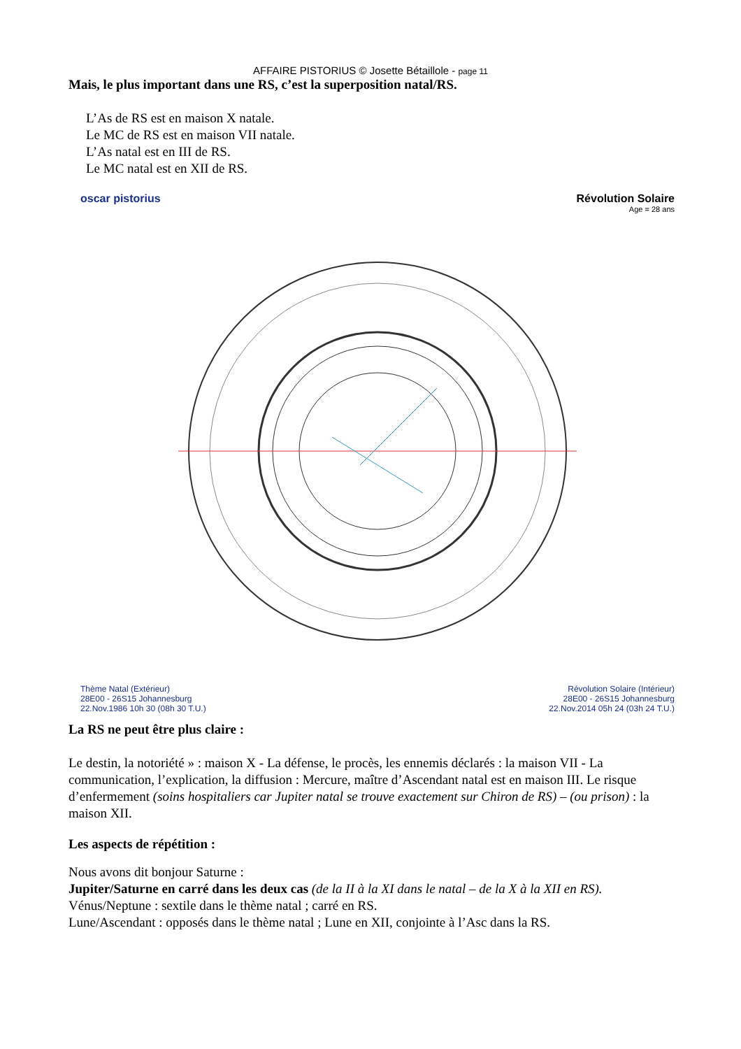AFFAIRE PISTORIUS © Josette Bétaillole - page 11
Mais, le plus important dans une RS, c’est la superposition natal/RS.
L’As de RS est en maison X natale.
Le MC de RS est en maison VII natale.
L’As natal est en III de RS.
Le MC natal est en XII de RS.
oscar pistorius Révolution Solaire
Age = 28 ans
Thème Natal (Extérieur)
28E00 - 26S15 Johannesburg
22.Nov.1986 10h 30 (08h 30 T.U.)
Révolution Solaire (Intérieur)
28E00 - 26S15 Johannesburg
22.Nov.2014 05h 24 (03h 24 T.U.)
La RS ne peut être plus claire :
Le destin, la notoriété » : maison X - La défense, le procès, les ennemis déclarés : la maison VII - La communication, l’explication, la diffusion : Mercure, maître d’Ascendant natal est en maison III. Le risque d’enfermement (soins hospitaliers car Jupiter natal se trouve exactement sur Chiron de RS) – (ou prison) : la maison XII.
Les aspects de répétition :
Nous avons dit bonjour Saturne :
Jupiter/Saturne en carré dans les deux cas (de la II à la XI dans le natal – de la X à la XII en RS).
Vénus/Neptune : sextile dans le thème natal ; carré en RS.
Lune/Ascendant : opposés dans le thème natal ; Lune en XII, conjointe à l’Asc dans la RS.